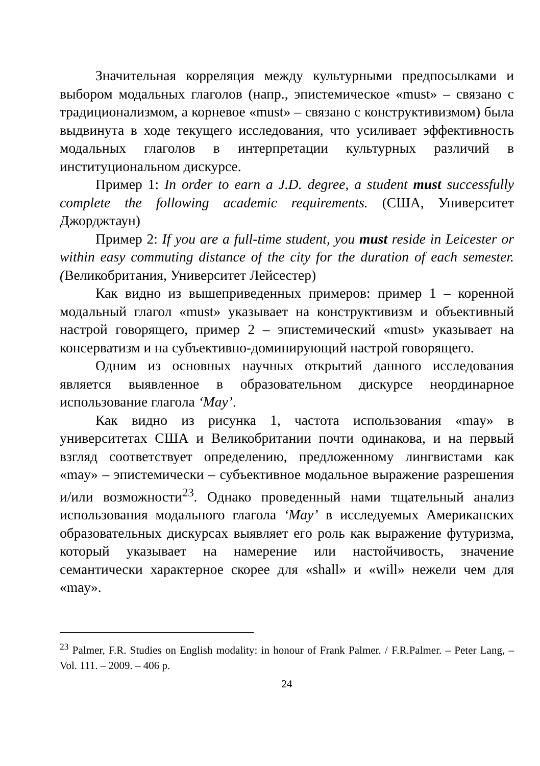Значительная корреляция между культурными предпосылками и выбором модальных глаголов (напр., эпистемическое «must» – связано с традиционализмом, а корневое «must» – связано с конструктивизмом) была выдвинута в ходе текущего исследования, что усиливает эффективность модальных глаголов в интерпретации культурных различий в институциональном дискурсе.
Пример 1: In order to earn a J.D. degree, a student must successfully complete the following academic requirements. (США, Университет Джорджтаун)
Пример 2: If you are a full-time student, you must reside in Leicester or within easy commuting distance of the city for the duration of each semester. (Великобритания, Университет Лейсестер)
Как видно из вышеприведенных примеров: пример 1 – коренной модальный глагол «must» указывает на конструктивизм и объективный настрой говорящего, пример 2 – эпистемический «must» указывает на консерватизм и на субъективно-доминирующий настрой говорящего.
Одним из основных научных открытий данного исследования является выявленное в образовательном дискурсе неординарное использование глагола ‘May’.
Как видно из рисунка 1, частота использования «may» в университетах США и Великобритании почти одинакова, и на первый взгляд соответствует определению, предложенному лингвистами как «may» – эпистемически – субъективное модальное выражение разрешения и/или возможности<sup>23</sup>. Однако проведенный нами тщательный анализ использования модального глагола ‘May’ в исследуемых Американских образовательных дискурсах выявляет его роль как выражение футуризма, который указывает на намерение или настойчивость, значение семантически характерное скорее для «shall» и «will» нежели чем для «may».
<sup>23</sup> Palmer, F.R. Studies on English modality: in honour of Frank Palmer. / F.R.Palmer. – Peter Lang, – Vol. 111. – 2009. – 406 p.
24